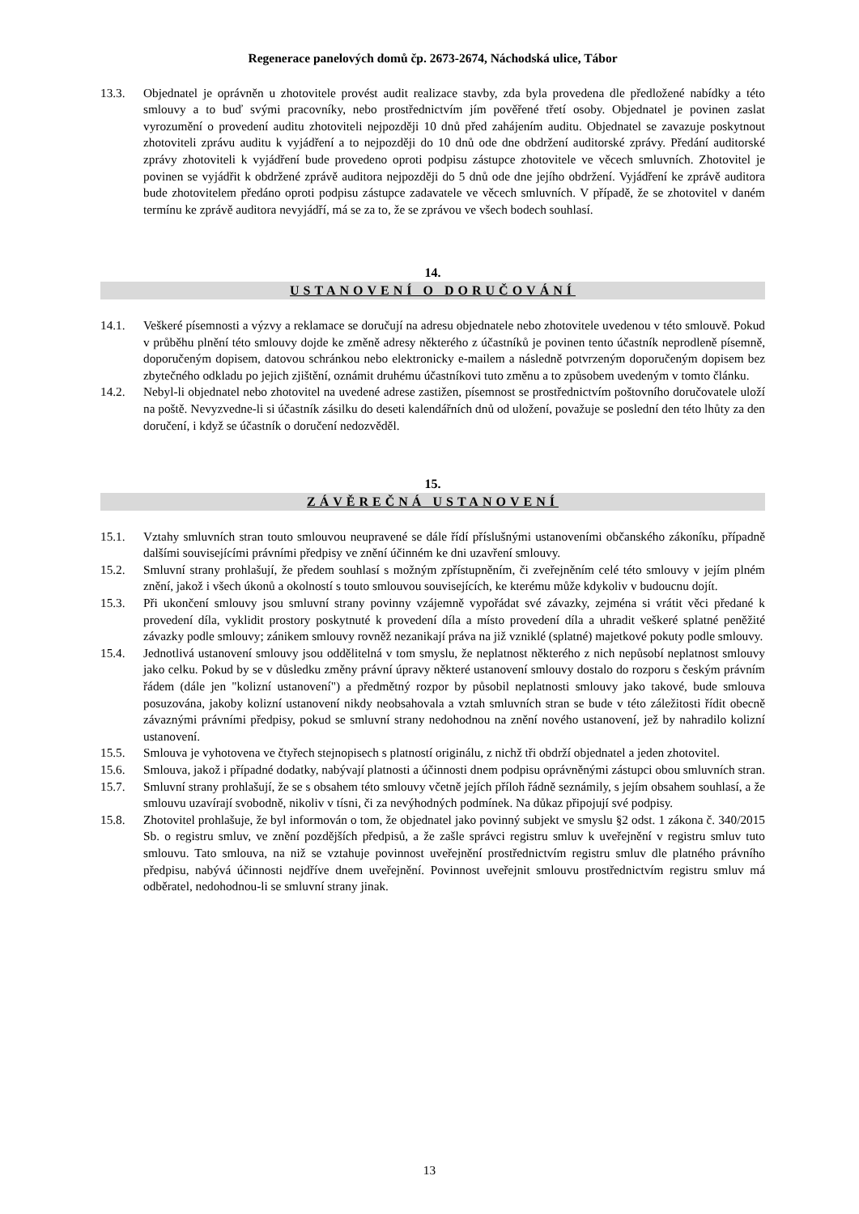Regenerace panelových domů čp. 2673-2674, Náchodská ulice, Tábor
13.3. Objednatel je oprávněn u zhotovitele provést audit realizace stavby, zda byla provedena dle předložené nabídky a této smlouvy a to buď svými pracovníky, nebo prostřednictvím jím pověřené třetí osoby. Objednatel je povinen zaslat vyrozumění o provedení auditu zhotoviteli nejpozději 10 dnů před zahájením auditu. Objednatel se zavazuje poskytnout zhotoviteli zprávu auditu k vyjádření a to nejpozději do 10 dnů ode dne obdržení auditorské zprávy. Předání auditorské zprávy zhotoviteli k vyjádření bude provedeno oproti podpisu zástupce zhotovitele ve věcech smluvních. Zhotovitel je povinen se vyjádřit k obdržené zprávě auditora nejpozději do 5 dnů ode dne jejího obdržení. Vyjádření ke zprávě auditora bude zhotovitelem předáno oproti podpisu zástupce zadavatele ve věcech smluvních. V případě, že se zhotovitel v daném termínu ke zprávě auditora nevyjádří, má se za to, že se zprávou ve všech bodech souhlasí.
14.
USTANOVENÍ O DORUČOVÁNÍ
14.1. Veškeré písemnosti a výzvy a reklamace se doručují na adresu objednatele nebo zhotovitele uvedenou v této smlouvě. Pokud v průběhu plnění této smlouvy dojde ke změně adresy některého z účastníků je povinen tento účastník neprodleně písemně, doporučeným dopisem, datovou schránkou nebo elektronicky e-mailem a následně potvrzeným doporučeným dopisem bez zbytečného odkladu po jejich zjištění, oznámit druhému účastníkovi tuto změnu a to způsobem uvedeným v tomto článku.
14.2. Nebyl-li objednatel nebo zhotovitel na uvedené adrese zastižen, písemnost se prostřednictvím poštovního doručovatele uloží na poště. Nevyzvedne-li si účastník zásilku do deseti kalendářních dnů od uložení, považuje se poslední den této lhůty za den doručení, i když se účastník o doručení nedozvěděl.
15.
ZÁVĚREČNÁ USTANOVENÍ
15.1. Vztahy smluvních stran touto smlouvou neupravené se dále řídí příslušnými ustanoveními občanského zákoníku, případně dalšími souvisejícími právními předpisy ve znění účinném ke dni uzavření smlouvy.
15.2. Smluvní strany prohlašují, že předem souhlasí s možným zpřístupněním, či zveřejněním celé této smlouvy v jejím plném znění, jakož i všech úkonů a okolností s touto smlouvou souvisejících, ke kterému může kdykoliv v budoucnu dojít.
15.3. Při ukončení smlouvy jsou smluvní strany povinny vzájemně vypořádat své závazky, zejména si vrátit věci předané k provedení díla, vyklidit prostory poskytnuté k provedení díla a místo provedení díla a uhradit veškeré splatné peněžité závazky podle smlouvy; zánikem smlouvy rovněž nezanikají práva na již vzniklé (splatné) majetkové pokuty podle smlouvy.
15.4. Jednotlivá ustanovení smlouvy jsou oddělitelná v tom smyslu, že neplatnost některého z nich nepůsobí neplatnost smlouvy jako celku. Pokud by se v důsledku změny právní úpravy některé ustanovení smlouvy dostalo do rozporu s českým právním řádem (dále jen "kolizní ustanovení") a předmětný rozpor by působil neplatnosti smlouvy jako takové, bude smlouva posuzována, jakoby kolizní ustanovení nikdy neobsahovala a vztah smluvních stran se bude v této záležitosti řídit obecně závaznými právními předpisy, pokud se smluvní strany nedohodnou na znění nového ustanovení, jež by nahradilo kolizní ustanovení.
15.5. Smlouva je vyhotovena ve čtyřech stejnopisech s platností originálu, z nichž tři obdrží objednatel a jeden zhotovitel.
15.6. Smlouva, jakož i případné dodatky, nabývají platnosti a účinnosti dnem podpisu oprávněnými zástupci obou smluvních stran.
15.7. Smluvní strany prohlašují, že se s obsahem této smlouvy včetně jejích příloh řádně seznámily, s jejím obsahem souhlasí, a že smlouvu uzavírají svobodně, nikoliv v tísni, či za nevýhodných podmínek. Na důkaz připojují své podpisy.
15.8. Zhotovitel prohlašuje, že byl informován o tom, že objednatel jako povinný subjekt ve smyslu §2 odst. 1 zákona č. 340/2015 Sb. o registru smluv, ve znění pozdějších předpisů, a že zašle správci registru smluv k uveřejnění v registru smluv tuto smlouvu. Tato smlouva, na niž se vztahuje povinnost uveřejnění prostřednictvím registru smluv dle platného právního předpisu, nabývá účinnosti nejdříve dnem uveřejnění. Povinnost uveřejnit smlouvu prostřednictvím registru smluv má odběratel, nedohodnou-li se smluvní strany jinak.
13